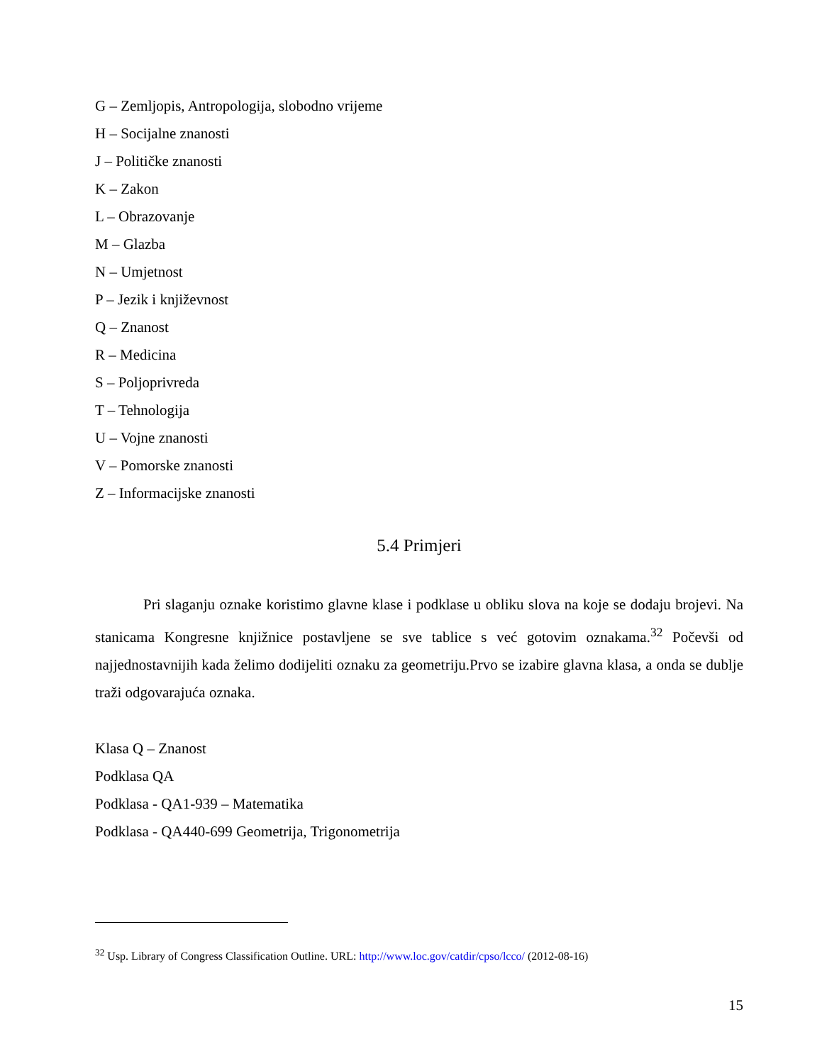G – Zemljopis, Antropologija, slobodno vrijeme
H – Socijalne znanosti
J – Političke znanosti
K – Zakon
L – Obrazovanje
M – Glazba
N – Umjetnost
P – Jezik i književnost
Q – Znanost
R – Medicina
S – Poljoprivreda
T – Tehnologija
U – Vojne znanosti
V – Pomorske znanosti
Z – Informacijske znanosti
5.4 Primjeri
Pri slaganju oznake koristimo glavne klase i podklase u obliku slova na koje se dodaju brojevi. Na stanicama Kongresne knjižnice postavljene se sve tablice s već gotovim oznakama.<sup>32</sup> Počevši od najjednostavnijih kada želimo dodijeliti oznaku za geometriju.Prvo se izabire glavna klasa, a onda se dublje traži odgovarajuća oznaka.
Klasa Q – Znanost
Podklasa QA
Podklasa - QA1-939 – Matematika
Podklasa - QA440-699 Geometrija, Trigonometrija
<sup>32</sup> Usp. Library of Congress Classification Outline. URL: http://www.loc.gov/catdir/cpso/lcco/ (2012-08-16)
15